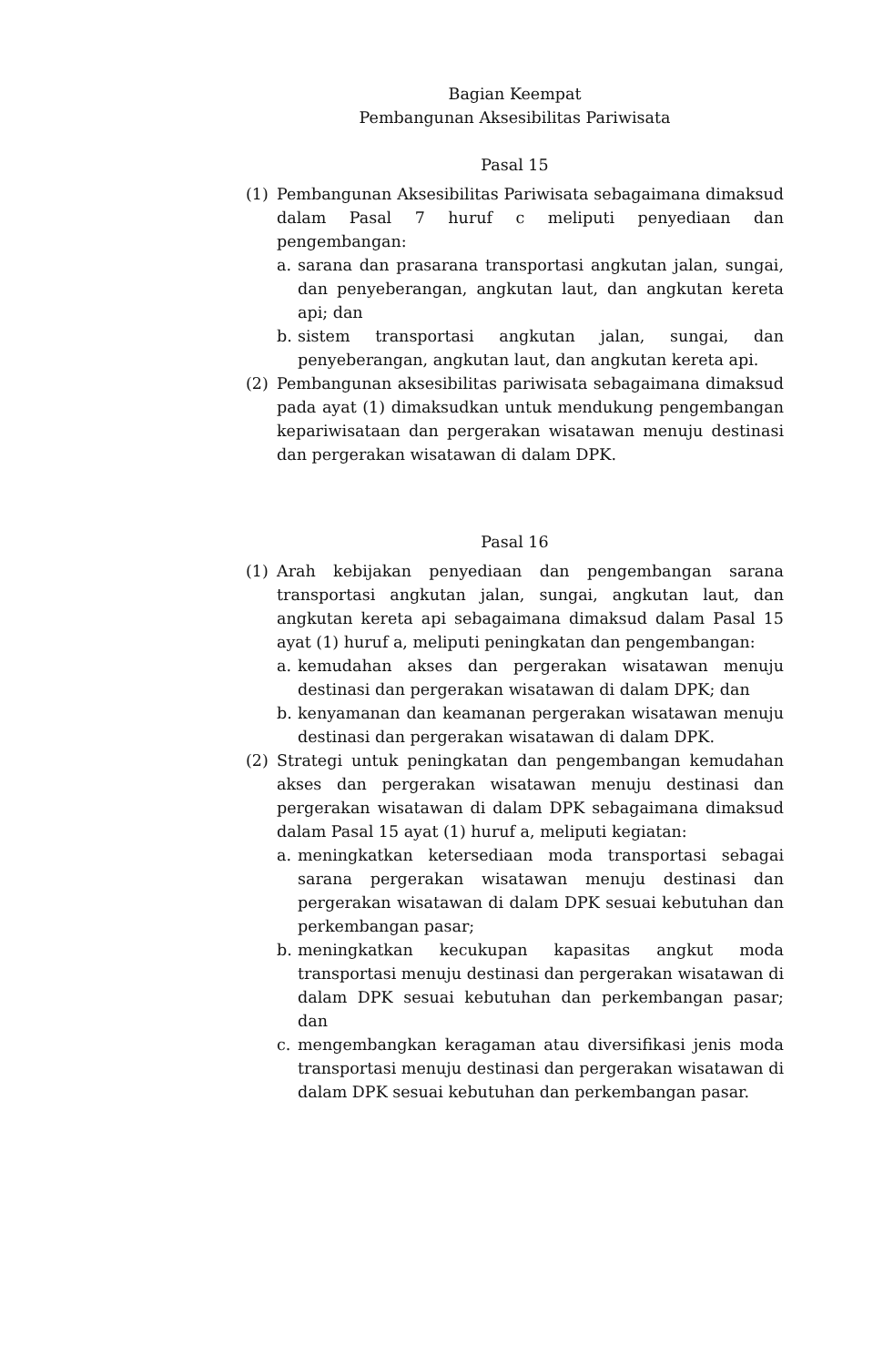Bagian Keempat
Pembangunan Aksesibilitas Pariwisata
Pasal 15
(1) Pembangunan Aksesibilitas Pariwisata sebagaimana dimaksud dalam Pasal 7 huruf c meliputi penyediaan dan pengembangan:
a. sarana dan prasarana transportasi angkutan jalan, sungai, dan penyeberangan, angkutan laut, dan angkutan kereta api; dan
b. sistem transportasi angkutan jalan, sungai, dan penyeberangan, angkutan laut, dan angkutan kereta api.
(2) Pembangunan aksesibilitas pariwisata sebagaimana dimaksud pada ayat (1) dimaksudkan untuk mendukung pengembangan kepariwisataan dan pergerakan wisatawan menuju destinasi dan pergerakan wisatawan di dalam DPK.
Pasal 16
(1) Arah kebijakan penyediaan dan pengembangan sarana transportasi angkutan jalan, sungai, angkutan laut, dan angkutan kereta api sebagaimana dimaksud dalam Pasal 15 ayat (1) huruf a, meliputi peningkatan dan pengembangan:
a. kemudahan akses dan pergerakan wisatawan menuju destinasi dan pergerakan wisatawan di dalam DPK; dan
b. kenyamanan dan keamanan pergerakan wisatawan menuju destinasi dan pergerakan wisatawan di dalam DPK.
(2) Strategi untuk peningkatan dan pengembangan kemudahan akses dan pergerakan wisatawan menuju destinasi dan pergerakan wisatawan di dalam DPK sebagaimana dimaksud dalam Pasal 15 ayat (1) huruf a, meliputi kegiatan:
a. meningkatkan ketersediaan moda transportasi sebagai sarana pergerakan wisatawan menuju destinasi dan pergerakan wisatawan di dalam DPK sesuai kebutuhan dan perkembangan pasar;
b. meningkatkan kecukupan kapasitas angkut moda transportasi menuju destinasi dan pergerakan wisatawan di dalam DPK sesuai kebutuhan dan perkembangan pasar; dan
c. mengembangkan keragaman atau diversifikasi jenis moda transportasi menuju destinasi dan pergerakan wisatawan di dalam DPK sesuai kebutuhan dan perkembangan pasar.